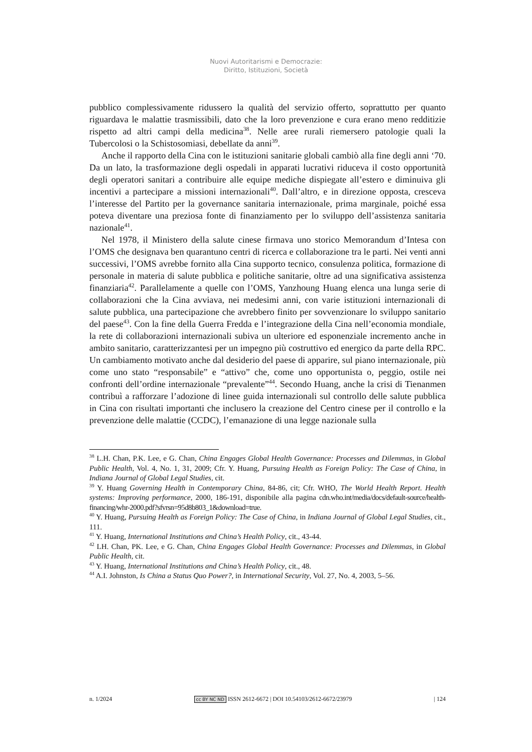Nuovi Autoritarismi e Democrazie:
Diritto, Istituzioni, Società
pubblico complessivamente ridussero la qualità del servizio offerto, soprattutto per quanto riguardava le malattie trasmissibili, dato che la loro prevenzione e cura erano meno redditizie rispetto ad altri campi della medicina<sup>38</sup>. Nelle aree rurali riemersero patologie quali la Tubercolosi o la Schistosomiasi, debellate da anni<sup>39</sup>.
Anche il rapporto della Cina con le istituzioni sanitarie globali cambiò alla fine degli anni ‘70. Da un lato, la trasformazione degli ospedali in apparati lucrativi riduceva il costo opportunità degli operatori sanitari a contribuire alle equipe mediche dispiegate all’estero e diminuiva gli incentivi a partecipare a missioni internazionali<sup>40</sup>. Dall’altro, e in direzione opposta, cresceva l’interesse del Partito per la governance sanitaria internazionale, prima marginale, poiché essa poteva diventare una preziosa fonte di finanziamento per lo sviluppo dell’assistenza sanitaria nazionale<sup>41</sup>.
Nel 1978, il Ministero della salute cinese firmava uno storico Memorandum d’Intesa con l’OMS che designava ben quarantuno centri di ricerca e collaborazione tra le parti. Nei venti anni successivi, l’OMS avrebbe fornito alla Cina supporto tecnico, consulenza politica, formazione di personale in materia di salute pubblica e politiche sanitarie, oltre ad una significativa assistenza finanziaria<sup>42</sup>. Parallelamente a quelle con l’OMS, Yanzhoung Huang elenca una lunga serie di collaborazioni che la Cina avviava, nei medesimi anni, con varie istituzioni internazionali di salute pubblica, una partecipazione che avrebbero finito per sovvenzionare lo sviluppo sanitario del paese<sup>43</sup>. Con la fine della Guerra Fredda e l’integrazione della Cina nell’economia mondiale, la rete di collaborazioni internazionali subiva un ulteriore ed esponenziale incremento anche in ambito sanitario, caratterizzantesi per un impegno più costruttivo ed energico da parte della RPC. Un cambiamento motivato anche dal desiderio del paese di apparire, sul piano internazionale, più come uno stato “responsabile” e “attivo” che, come uno opportunista o, peggio, ostile nei confronti dell’ordine internazionale “prevalente”<sup>44</sup>. Secondo Huang, anche la crisi di Tienanmen contribuì a rafforzare l’adozione di linee guida internazionali sul controllo delle salute pubblica in Cina con risultati importanti che inclusero la creazione del Centro cinese per il controllo e la prevenzione delle malattie (CCDC), l’emanazione di una legge nazionale sulla
<sup>38</sup> L.H. Chan, P.K. Lee, e G. Chan, China Engages Global Health Governance: Processes and Dilemmas, in Global Public Health, Vol. 4, No. 1, 31, 2009; Cfr. Y. Huang, Pursuing Health as Foreign Policy: The Case of China, in Indiana Journal of Global Legal Studies, cit.
<sup>39</sup> Y. Huang Governing Health in Contemporary China, 84-86, cit; Cfr. WHO, The World Health Report. Health systems: Improving performance, 2000, 186-191, disponibile alla pagina cdn.who.int/media/docs/default-source/health-financing/whr-2000.pdf?sfvrsn=95d8b803_1&download=true.
<sup>40</sup> Y. Huang, Pursuing Health as Foreign Policy: The Case of China, in Indiana Journal of Global Legal Studies, cit., 111.
<sup>41</sup> Y. Huang, International Institutions and China’s Health Policy, cit., 43-44.
<sup>42</sup> LH. Chan, PK. Lee, e G. Chan, China Engages Global Health Governance: Processes and Dilemmas, in Global Public Health, cit.
<sup>43</sup> Y. Huang, International Institutions and China’s Health Policy, cit., 48.
<sup>44</sup> A.I. Johnston, Is China a Status Quo Power?, in International Security, Vol. 27, No. 4, 2003, 5–56.
n. 1/2024 cc BY NC ND ISSN 2612-6672 | DOI 10.54103/2612-6672/23979 | 124